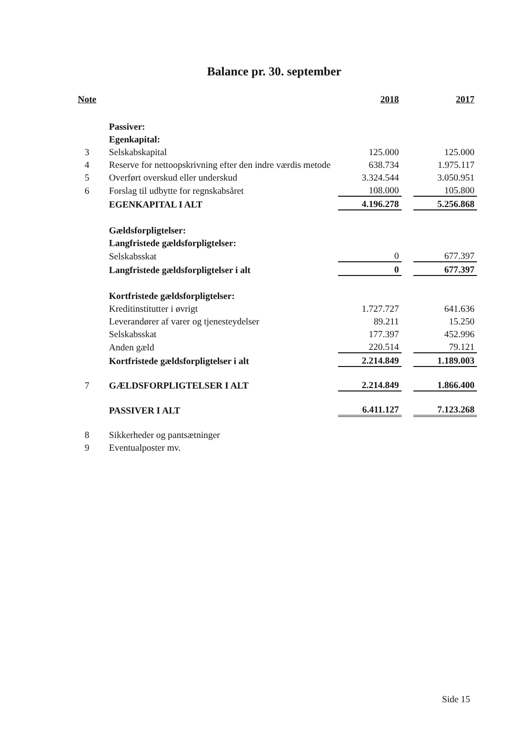Balance pr. 30. september
| Note | | 2018 | | 2017 |
| --- | --- | --- | --- | --- |
| | Passiver: | | | |
| | Egenkapital: | | | |
| 3 | Selskabskapital | 125.000 | | 125.000 |
| 4 | Reserve for nettoopskrivning efter den indre værdis metode | 638.734 | | 1.975.117 |
| 5 | Overført overskud eller underskud | 3.324.544 | | 3.050.951 |
| 6 | Forslag til udbytte for regnskabsåret | 108.000 | | 105.800 |
| | EGENKAPITAL I ALT | 4.196.278 | | 5.256.868 |
| | Gældsforpligtelser: | | | |
| | Langfristede gældsforpligtelser: | | | |
| | Selskabsskat | 0 | | 677.397 |
| | Langfristede gældsforpligtelser i alt | 0 | | 677.397 |
| | Kortfristede gældsforpligtelser: | | | |
| | Kreditinstitutter i øvrigt | 1.727.727 | | 641.636 |
| | Leverandører af varer og tjenesteydelser | 89.211 | | 15.250 |
| | Selskabsskat | 177.397 | | 452.996 |
| | Anden gæld | 220.514 | | 79.121 |
| | Kortfristede gældsforpligtelser i alt | 2.214.849 | | 1.189.003 |
| 7 | GÆLDSFORPLIGTELSER I ALT | 2.214.849 | | 1.866.400 |
| | PASSIVER I ALT | 6.411.127 | | 7.123.268 |
| 8 | Sikkerheder og pantsætninger | | | |
| 9 | Eventualposter mv. | | | |
Side 15